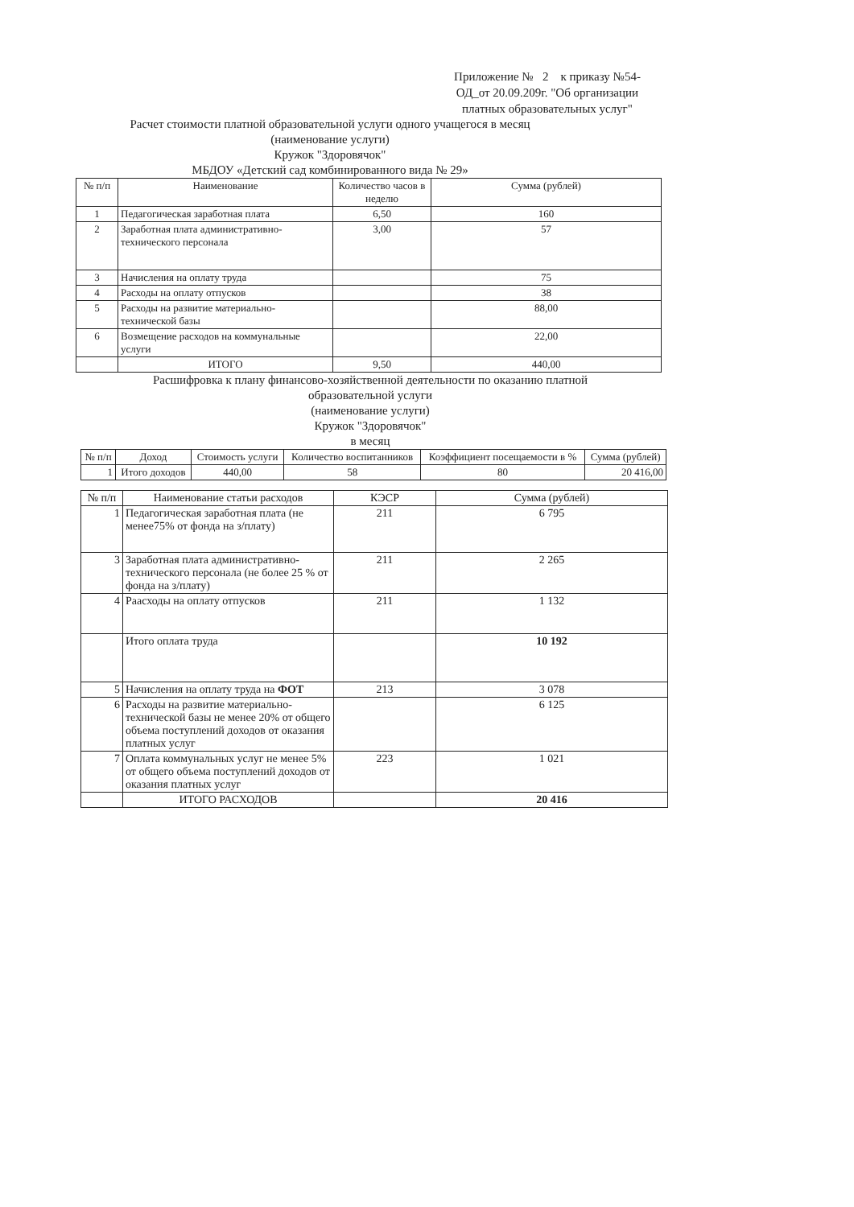Приложение № 2 к приказу №54-ОД_от 20.09.209г. "Об организации платных образовательных услуг"
Расчет стоимости платной образовательной услуги одного учащегося в месяц
(наименование услуги)
Кружок "Здоровячок"
МБДОУ «Детский сад комбинированного вида № 29»
| № п/п | Наименование | Количество часов в неделю | Сумма (рублей) |
| --- | --- | --- | --- |
| 1 | Педагогическая заработная плата | 6,50 | 160 |
| 2 | Заработная плата административно-технического персонала | 3,00 | 57 |
| 3 | Начисления на оплату труда | | 75 |
| 4 | Расходы на оплату отпусков | | 38 |
| 5 | Расходы на развитие материально-технической базы | | 88,00 |
| 6 | Возмещение расходов на коммунальные услуги | | 22,00 |
| | ИТОГО | 9,50 | 440,00 |
Расшифровка к плану финансово-хозяйственной деятельности по оказанию платной образовательной услуги
(наименование услуги)
Кружок "Здоровячок"
в месяц
| № п/п | Доход | Стоимость услуги | Количество воспитанников | Коэффициент посещаемости в % | Сумма (рублей) |
| --- | --- | --- | --- | --- | --- |
| 1 | Итого доходов | 440,00 | 58 | 80 | 20 416,00 |
| № п/п | Наименование статьи расходов | КЭСР | Сумма (рублей) |
| --- | --- | --- | --- |
| 1 | Педагогическая заработная плата (не менее75% от фонда на з/плату) | 211 | 6 795 |
| 3 | Заработная плата административно-технического персонала (не более 25 % от фонда на з/плату) | 211 | 2 265 |
| 4 | Раасходы на оплату отпусков | 211 | 1 132 |
| | Итого оплата труда | | 10 192 |
| 5 | Начисления на оплату труда на ФОТ | 213 | 3 078 |
| 6 | Расходы на развитие материально-технической базы не менее 20% от общего объема поступлений доходов от оказания платных услуг | | 6 125 |
| 7 | Оплата коммунальных услуг не менее 5% от общего объема поступлений доходов от оказания платных услуг | 223 | 1 021 |
| | ИТОГО РАСХОДОВ | | 20 416 |